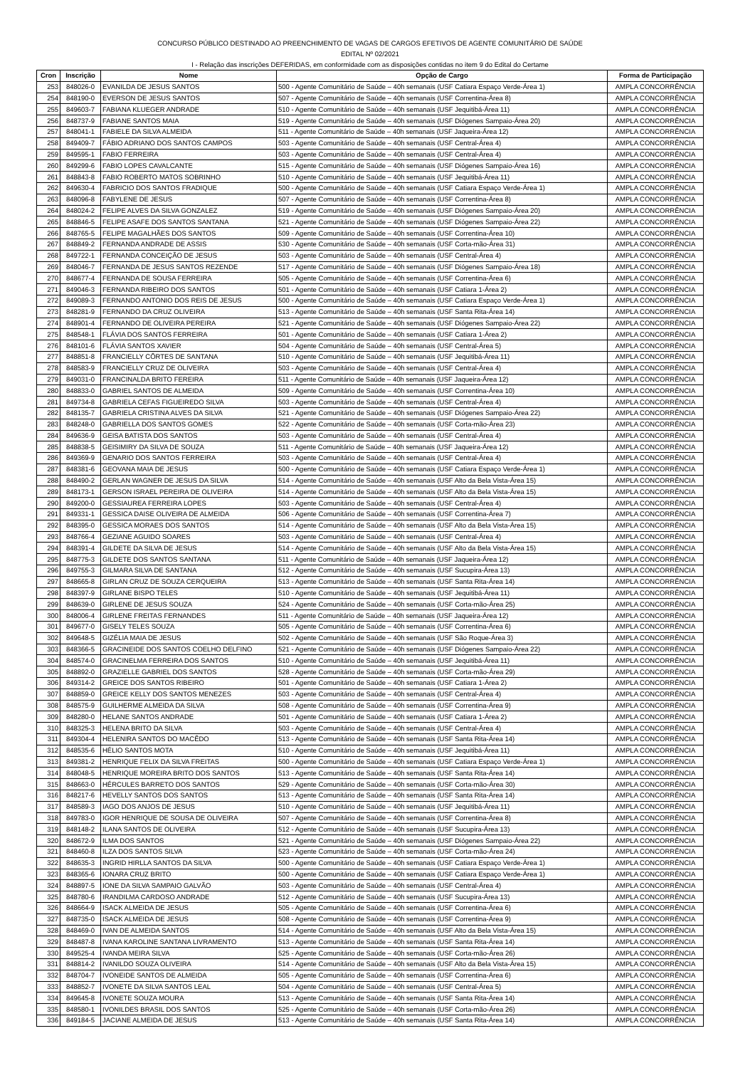CONCURSO PÚBLICO DESTINADO AO PREENCHIMENTO DE VAGAS DE CARGOS EFETIVOS DE AGENTE COMUNITÁRIO DE SAÚDE
EDITAL Nº 02/2021
I - Relação das inscrições DEFERIDAS, em conformidade com as disposições contidas no item 9 do Edital do Certame
| Cron | Inscrição | Nome | Opção de Cargo | Forma de Participação |
| --- | --- | --- | --- | --- |
| 253 | 848026-0 | EVANILDA DE JESUS SANTOS | 500 - Agente Comunitário de Saúde – 40h semanais (USF Catiara Espaço Verde-Área 1) | AMPLA CONCORRÊNCIA |
| 254 | 848190-0 | EVERSON DE JESUS SANTOS | 507 - Agente Comunitário de Saúde – 40h semanais (USF Correntina-Área 8) | AMPLA CONCORRÊNCIA |
| 255 | 849603-7 | FABIANA KLUEGER ANDRADE | 510 - Agente Comunitário de Saúde – 40h semanais (USF Jequitibá-Área 11) | AMPLA CONCORRÊNCIA |
| 256 | 848737-9 | FABIANE SANTOS MAIA | 519 - Agente Comunitário de Saúde – 40h semanais (USF Diógenes Sampaio-Área 20) | AMPLA CONCORRÊNCIA |
| 257 | 848041-1 | FABIELE DA SILVA ALMEIDA | 511 - Agente Comunitário de Saúde – 40h semanais (USF Jaqueira-Área 12) | AMPLA CONCORRÊNCIA |
| 258 | 849409-7 | FÁBIO ADRIANO DOS SANTOS CAMPOS | 503 - Agente Comunitário de Saúde – 40h semanais (USF Central-Área 4) | AMPLA CONCORRÊNCIA |
| 259 | 849595-1 | FABIO FERREIRA | 503 - Agente Comunitário de Saúde – 40h semanais (USF Central-Área 4) | AMPLA CONCORRÊNCIA |
| 260 | 849299-6 | FABIO LOPES CAVALCANTE | 515 - Agente Comunitário de Saúde – 40h semanais (USF Diógenes Sampaio-Área 16) | AMPLA CONCORRÊNCIA |
| 261 | 848843-8 | FABIO ROBERTO MATOS SOBRINHO | 510 - Agente Comunitário de Saúde – 40h semanais (USF Jequitibá-Área 11) | AMPLA CONCORRÊNCIA |
| 262 | 849630-4 | FABRICIO DOS SANTOS FRADIQUE | 500 - Agente Comunitário de Saúde – 40h semanais (USF Catiara Espaço Verde-Área 1) | AMPLA CONCORRÊNCIA |
| 263 | 848096-8 | FABYLENE DE JESUS | 507 - Agente Comunitário de Saúde – 40h semanais (USF Correntina-Área 8) | AMPLA CONCORRÊNCIA |
| 264 | 848024-2 | FELIPE ALVES DA SILVA GONZALEZ | 519 - Agente Comunitário de Saúde – 40h semanais (USF Diógenes Sampaio-Área 20) | AMPLA CONCORRÊNCIA |
| 265 | 848846-5 | FELIPE ASAFE DOS SANTOS SANTANA | 521 - Agente Comunitário de Saúde – 40h semanais (USF Diógenes Sampaio-Área 22) | AMPLA CONCORRÊNCIA |
| 266 | 848765-5 | FELIPE MAGALHÃES DOS SANTOS | 509 - Agente Comunitário de Saúde – 40h semanais (USF Correntina-Área 10) | AMPLA CONCORRÊNCIA |
| 267 | 848849-2 | FERNANDA ANDRADE DE ASSIS | 530 - Agente Comunitário de Saúde – 40h semanais (USF Corta-mão-Área 31) | AMPLA CONCORRÊNCIA |
| 268 | 849722-1 | FERNANDA CONCEIÇÃO DE JESUS | 503 - Agente Comunitário de Saúde – 40h semanais (USF Central-Área 4) | AMPLA CONCORRÊNCIA |
| 269 | 848046-7 | FERNANDA DE JESUS SANTOS REZENDE | 517 - Agente Comunitário de Saúde – 40h semanais (USF Diógenes Sampaio-Área 18) | AMPLA CONCORRÊNCIA |
| 270 | 848677-4 | FERNANDA DE SOUSA FERREIRA | 505 - Agente Comunitário de Saúde – 40h semanais (USF Correntina-Área 6) | AMPLA CONCORRÊNCIA |
| 271 | 849046-3 | FERNANDA RIBEIRO DOS SANTOS | 501 - Agente Comunitário de Saúde – 40h semanais (USF Catiara 1-Área 2) | AMPLA CONCORRÊNCIA |
| 272 | 849089-3 | FERNANDO ANTONIO DOS REIS DE JESUS | 500 - Agente Comunitário de Saúde – 40h semanais (USF Catiara Espaço Verde-Área 1) | AMPLA CONCORRÊNCIA |
| 273 | 848281-9 | FERNANDO DA CRUZ OLIVEIRA | 513 - Agente Comunitário de Saúde – 40h semanais (USF Santa Rita-Área 14) | AMPLA CONCORRÊNCIA |
| 274 | 848901-4 | FERNANDO DE OLIVEIRA PEREIRA | 521 - Agente Comunitário de Saúde – 40h semanais (USF Diógenes Sampaio-Área 22) | AMPLA CONCORRÊNCIA |
| 275 | 848548-1 | FLÁVIA DOS SANTOS FERREIRA | 501 - Agente Comunitário de Saúde – 40h semanais (USF Catiara 1-Área 2) | AMPLA CONCORRÊNCIA |
| 276 | 848101-6 | FLÁVIA SANTOS XAVIER | 504 - Agente Comunitário de Saúde – 40h semanais (USF Central-Área 5) | AMPLA CONCORRÊNCIA |
| 277 | 848851-8 | FRANCIELLY CÔRTES DE SANTANA | 510 - Agente Comunitário de Saúde – 40h semanais (USF Jequitibá-Área 11) | AMPLA CONCORRÊNCIA |
| 278 | 848583-9 | FRANCIELLY CRUZ DE OLIVEIRA | 503 - Agente Comunitário de Saúde – 40h semanais (USF Central-Área 4) | AMPLA CONCORRÊNCIA |
| 279 | 849031-0 | FRANCINALDA BRITO FEREIRA | 511 - Agente Comunitário de Saúde – 40h semanais (USF Jaqueira-Área 12) | AMPLA CONCORRÊNCIA |
| 280 | 848833-0 | GABRIEL SANTOS DE ALMEIDA | 509 - Agente Comunitário de Saúde – 40h semanais (USF Correntina-Área 10) | AMPLA CONCORRÊNCIA |
| 281 | 849734-8 | GABRIELA CEFAS FIGUEIREDO SILVA | 503 - Agente Comunitário de Saúde – 40h semanais (USF Central-Área 4) | AMPLA CONCORRÊNCIA |
| 282 | 848135-7 | GABRIELA CRISTINA ALVES DA SILVA | 521 - Agente Comunitário de Saúde – 40h semanais (USF Diógenes Sampaio-Área 22) | AMPLA CONCORRÊNCIA |
| 283 | 848248-0 | GABRIELLA DOS SANTOS GOMES | 522 - Agente Comunitário de Saúde – 40h semanais (USF Corta-mão-Área 23) | AMPLA CONCORRÊNCIA |
| 284 | 849636-9 | GEISA BATISTA DOS SANTOS | 503 - Agente Comunitário de Saúde – 40h semanais (USF Central-Área 4) | AMPLA CONCORRÊNCIA |
| 285 | 848838-5 | GEISIMIRY DA SILVA DE SOUZA | 511 - Agente Comunitário de Saúde – 40h semanais (USF Jaqueira-Área 12) | AMPLA CONCORRÊNCIA |
| 286 | 849369-9 | GENARIO DOS SANTOS FERREIRA | 503 - Agente Comunitário de Saúde – 40h semanais (USF Central-Área 4) | AMPLA CONCORRÊNCIA |
| 287 | 848381-6 | GEOVANA MAIA DE JESUS | 500 - Agente Comunitário de Saúde – 40h semanais (USF Catiara Espaço Verde-Área 1) | AMPLA CONCORRÊNCIA |
| 288 | 848490-2 | GERLAN WAGNER DE JESUS DA SILVA | 514 - Agente Comunitário de Saúde – 40h semanais (USF Alto da Bela Vista-Área 15) | AMPLA CONCORRÊNCIA |
| 289 | 848173-1 | GERSON ISRAEL PEREIRA DE OLIVEIRA | 514 - Agente Comunitário de Saúde – 40h semanais (USF Alto da Bela Vista-Área 15) | AMPLA CONCORRÊNCIA |
| 290 | 849200-0 | GESSIAUREA FERREIRA LOPES | 503 - Agente Comunitário de Saúde – 40h semanais (USF Central-Área 4) | AMPLA CONCORRÊNCIA |
| 291 | 849331-1 | GESSICA DAISE OLIVEIRA DE ALMEIDA | 506 - Agente Comunitário de Saúde – 40h semanais (USF Correntina-Área 7) | AMPLA CONCORRÊNCIA |
| 292 | 848395-0 | GESSICA MORAES DOS SANTOS | 514 - Agente Comunitário de Saúde – 40h semanais (USF Alto da Bela Vista-Área 15) | AMPLA CONCORRÊNCIA |
| 293 | 848766-4 | GEZIANE AGUIDO SOARES | 503 - Agente Comunitário de Saúde – 40h semanais (USF Central-Área 4) | AMPLA CONCORRÊNCIA |
| 294 | 848391-4 | GILDETE DA SILVA DE JESUS | 514 - Agente Comunitário de Saúde – 40h semanais (USF Alto da Bela Vista-Área 15) | AMPLA CONCORRÊNCIA |
| 295 | 848775-3 | GILDETE DOS SANTOS SANTANA | 511 - Agente Comunitário de Saúde – 40h semanais (USF Jaqueira-Área 12) | AMPLA CONCORRÊNCIA |
| 296 | 849755-3 | GILMARA SILVA DE SANTANA | 512 - Agente Comunitário de Saúde – 40h semanais (USF Sucupira-Área 13) | AMPLA CONCORRÊNCIA |
| 297 | 848665-8 | GIRLAN CRUZ DE SOUZA CERQUEIRA | 513 - Agente Comunitário de Saúde – 40h semanais (USF Santa Rita-Área 14) | AMPLA CONCORRÊNCIA |
| 298 | 848397-9 | GIRLANE BISPO TELES | 510 - Agente Comunitário de Saúde – 40h semanais (USF Jequitibá-Área 11) | AMPLA CONCORRÊNCIA |
| 299 | 848639-0 | GIRLENE DE JESUS SOUZA | 524 - Agente Comunitário de Saúde – 40h semanais (USF Corta-mão-Área 25) | AMPLA CONCORRÊNCIA |
| 300 | 848006-4 | GIRLENE FREITAS FERNANDES | 511 - Agente Comunitário de Saúde – 40h semanais (USF Jaqueira-Área 12) | AMPLA CONCORRÊNCIA |
| 301 | 849677-0 | GISELY TELES SOUZA | 505 - Agente Comunitário de Saúde – 40h semanais (USF Correntina-Área 6) | AMPLA CONCORRÊNCIA |
| 302 | 849648-5 | GIZÉLIA MAIA DE JESUS | 502 - Agente Comunitário de Saúde – 40h semanais (USF São Roque-Área 3) | AMPLA CONCORRÊNCIA |
| 303 | 848366-5 | GRACINEIDE DOS SANTOS COELHO DELFINO | 521 - Agente Comunitário de Saúde – 40h semanais (USF Diógenes Sampaio-Área 22) | AMPLA CONCORRÊNCIA |
| 304 | 848574-0 | GRACINELMA FERREIRA DOS SANTOS | 510 - Agente Comunitário de Saúde – 40h semanais (USF Jequitibá-Área 11) | AMPLA CONCORRÊNCIA |
| 305 | 848892-0 | GRAZIELLE GABRIEL DOS SANTOS | 528 - Agente Comunitário de Saúde – 40h semanais (USF Corta-mão-Área 29) | AMPLA CONCORRÊNCIA |
| 306 | 849314-2 | GREICE DOS SANTOS RIBEIRO | 501 - Agente Comunitário de Saúde – 40h semanais (USF Catiara 1-Área 2) | AMPLA CONCORRÊNCIA |
| 307 | 848859-0 | GREICE KELLY DOS SANTOS MENEZES | 503 - Agente Comunitário de Saúde – 40h semanais (USF Central-Área 4) | AMPLA CONCORRÊNCIA |
| 308 | 848575-9 | GUILHERME ALMEIDA DA SILVA | 508 - Agente Comunitário de Saúde – 40h semanais (USF Correntina-Área 9) | AMPLA CONCORRÊNCIA |
| 309 | 848280-0 | HELANE SANTOS ANDRADE | 501 - Agente Comunitário de Saúde – 40h semanais (USF Catiara 1-Área 2) | AMPLA CONCORRÊNCIA |
| 310 | 848325-3 | HELENA BRITO DA SILVA | 503 - Agente Comunitário de Saúde – 40h semanais (USF Central-Área 4) | AMPLA CONCORRÊNCIA |
| 311 | 849304-4 | HELENIRA SANTOS DO MACÊDO | 513 - Agente Comunitário de Saúde – 40h semanais (USF Santa Rita-Área 14) | AMPLA CONCORRÊNCIA |
| 312 | 848535-6 | HÉLIO SANTOS MOTA | 510 - Agente Comunitário de Saúde – 40h semanais (USF Jequitibá-Área 11) | AMPLA CONCORRÊNCIA |
| 313 | 849381-2 | HENRIQUE FELIX DA SILVA FREITAS | 500 - Agente Comunitário de Saúde – 40h semanais (USF Catiara Espaço Verde-Área 1) | AMPLA CONCORRÊNCIA |
| 314 | 848048-5 | HENRIQUE MOREIRA BRITO DOS SANTOS | 513 - Agente Comunitário de Saúde – 40h semanais (USF Santa Rita-Área 14) | AMPLA CONCORRÊNCIA |
| 315 | 848663-0 | HÉRCULES BARRETO DOS SANTOS | 529 - Agente Comunitário de Saúde – 40h semanais (USF Corta-mão-Área 30) | AMPLA CONCORRÊNCIA |
| 316 | 848217-6 | HEVELLY SANTOS DOS SANTOS | 513 - Agente Comunitário de Saúde – 40h semanais (USF Santa Rita-Área 14) | AMPLA CONCORRÊNCIA |
| 317 | 848589-3 | IAGO DOS ANJOS DE JESUS | 510 - Agente Comunitário de Saúde – 40h semanais (USF Jequitibá-Área 11) | AMPLA CONCORRÊNCIA |
| 318 | 849783-0 | IGOR HENRIQUE DE SOUSA DE OLIVEIRA | 507 - Agente Comunitário de Saúde – 40h semanais (USF Correntina-Área 8) | AMPLA CONCORRÊNCIA |
| 319 | 848148-2 | ILANA SANTOS DE OLIVEIRA | 512 - Agente Comunitário de Saúde – 40h semanais (USF Sucupira-Área 13) | AMPLA CONCORRÊNCIA |
| 320 | 848672-9 | ILMA DOS SANTOS | 521 - Agente Comunitário de Saúde – 40h semanais (USF Diógenes Sampaio-Área 22) | AMPLA CONCORRÊNCIA |
| 321 | 848460-8 | ILZA DOS SANTOS SILVA | 523 - Agente Comunitário de Saúde – 40h semanais (USF Corta-mão-Área 24) | AMPLA CONCORRÊNCIA |
| 322 | 848635-3 | INGRID HIRLLA SANTOS DA SILVA | 500 - Agente Comunitário de Saúde – 40h semanais (USF Catiara Espaço Verde-Área 1) | AMPLA CONCORRÊNCIA |
| 323 | 848365-6 | IONARA CRUZ BRITO | 500 - Agente Comunitário de Saúde – 40h semanais (USF Catiara Espaço Verde-Área 1) | AMPLA CONCORRÊNCIA |
| 324 | 848897-5 | IONE DA SILVA SAMPAIO GALVÃO | 503 - Agente Comunitário de Saúde – 40h semanais (USF Central-Área 4) | AMPLA CONCORRÊNCIA |
| 325 | 848780-6 | IRANDILMA CARDOSO ANDRADE | 512 - Agente Comunitário de Saúde – 40h semanais (USF Sucupira-Área 13) | AMPLA CONCORRÊNCIA |
| 326 | 848664-9 | ISACK ALMEIDA DE JESUS | 505 - Agente Comunitário de Saúde – 40h semanais (USF Correntina-Área 6) | AMPLA CONCORRÊNCIA |
| 327 | 848735-0 | ISACK ALMEIDA DE JESUS | 508 - Agente Comunitário de Saúde – 40h semanais (USF Correntina-Área 9) | AMPLA CONCORRÊNCIA |
| 328 | 848469-0 | IVAN DE ALMEIDA SANTOS | 514 - Agente Comunitário de Saúde – 40h semanais (USF Alto da Bela Vista-Área 15) | AMPLA CONCORRÊNCIA |
| 329 | 848487-8 | IVANA KAROLINE SANTANA LIVRAMENTO | 513 - Agente Comunitário de Saúde – 40h semanais (USF Santa Rita-Área 14) | AMPLA CONCORRÊNCIA |
| 330 | 849525-4 | IVANDA MEIRA SILVA | 525 - Agente Comunitário de Saúde – 40h semanais (USF Corta-mão-Área 26) | AMPLA CONCORRÊNCIA |
| 331 | 848814-2 | IVANILDO SOUZA OLIVEIRA | 514 - Agente Comunitário de Saúde – 40h semanais (USF Alto da Bela Vista-Área 15) | AMPLA CONCORRÊNCIA |
| 332 | 848704-7 | IVONEIDE SANTOS DE ALMEIDA | 505 - Agente Comunitário de Saúde – 40h semanais (USF Correntina-Área 6) | AMPLA CONCORRÊNCIA |
| 333 | 848852-7 | IVONETE DA SILVA SANTOS LEAL | 504 - Agente Comunitário de Saúde – 40h semanais (USF Central-Área 5) | AMPLA CONCORRÊNCIA |
| 334 | 849645-8 | IVONETE SOUZA MOURA | 513 - Agente Comunitário de Saúde – 40h semanais (USF Santa Rita-Área 14) | AMPLA CONCORRÊNCIA |
| 335 | 848580-1 | IVONILDES BRASIL DOS SANTOS | 525 - Agente Comunitário de Saúde – 40h semanais (USF Corta-mão-Área 26) | AMPLA CONCORRÊNCIA |
| 336 | 849184-5 | JACIANE ALMEIDA DE JESUS | 513 - Agente Comunitário de Saúde – 40h semanais (USF Santa Rita-Área 14) | AMPLA CONCORRÊNCIA |